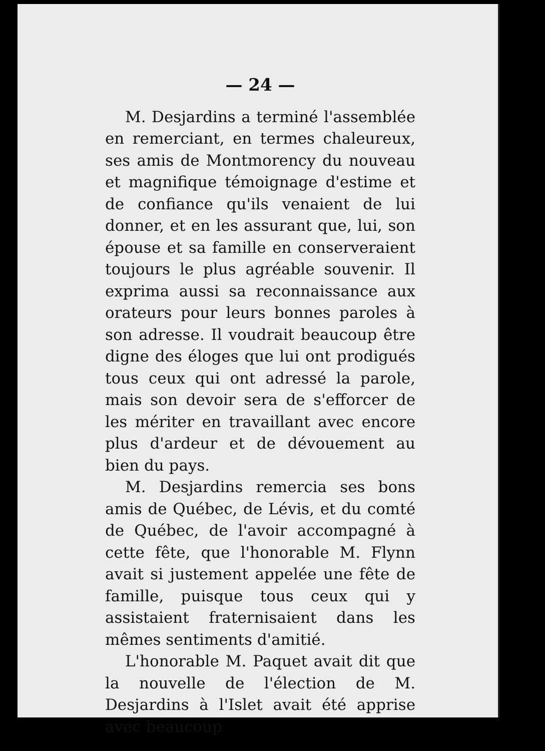— 24 —
M. Desjardins a terminé l'assemblée en remerciant, en termes chaleureux, ses amis de Montmorency du nouveau et magnifique témoignage d'estime et de confiance qu'ils venaient de lui donner, et en les assurant que, lui, son épouse et sa famille en conserveraient toujours le plus agréable souvenir. Il exprima aussi sa reconnaissance aux orateurs pour leurs bonnes paroles à son adresse. Il voudrait beaucoup être digne des éloges que lui ont prodigués tous ceux qui ont adressé la parole, mais son devoir sera de s'efforcer de les mériter en travaillant avec encore plus d'ardeur et de dévouement au bien du pays.
M. Desjardins remercia ses bons amis de Québec, de Lévis, et du comté de Québec, de l'avoir accompagné à cette fête, que l'honorable M. Flynn avait si justement appelée une fête de famille, puisque tous ceux qui y assistaient fraternisaient dans les mêmes sentiments d'amitié.
L'honorable M. Paquet avait dit que la nouvelle de l'élection de M. Desjardins à l'Islet avait été apprise avec beaucoup